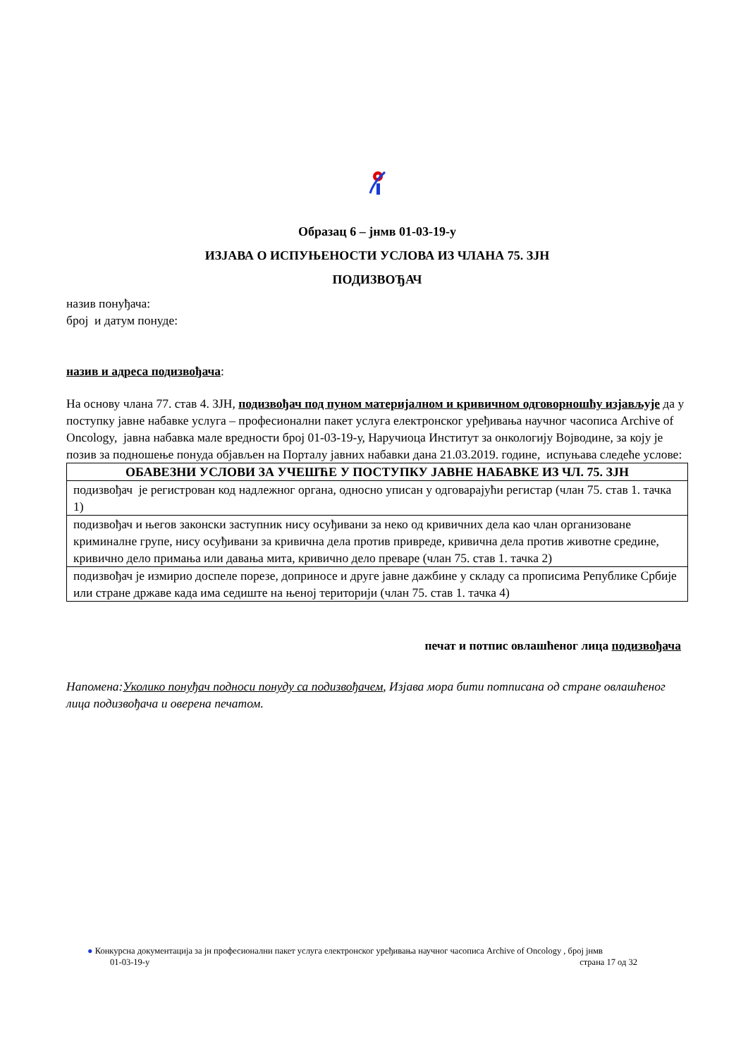Образац 6 – јнмв 01-03-19-у
ИЗЈАВА О ИСПУЊЕНОСТИ УСЛОВА ИЗ ЧЛАНА 75. ЗЈН
ПОДИЗВОЂАЧ
назив понуђача:
број и датум понуде:
назив и адреса подизвођача:
На основу члана 77. став 4. ЗЈН, подизвођач под пуном материјалном и кривичном одговорношћу изјављује да у поступку јавне набавке услуга – професионални пакет услуга електронског уређивања научног часописа Archive of Oncology, јавна набавка мале вредности број 01-03-19-у, Наручиоца Институт за онкологију Војводине, за коју је позив за подношење понуда објављен на Порталу јавних набавки дана 21.03.2019. године, испуњава следеће услове:
| ОБАВЕЗНИ УСЛОВИ ЗА УЧЕШЋЕ У ПОСТУПКУ ЈАВНЕ НАБАВКЕ ИЗ ЧЛ. 75. ЗЈН |
| --- |
| подизвођач је регистрован код надлежног органа, односно уписан у одговарајући регистар (члан 75. став 1. тачка 1) |
| подизвођач и његов законски заступник нису осуђивани за неко од кривичних дела као члан организоване криминалне групе, нису осуђивани за кривична дела против привреде, кривична дела против животне средине, кривично дело примања или давања мита, кривично дело преваре (члан 75. став 1. тачка 2) |
| подизвођач је измирио доспеле порезе, доприносе и друге јавне дажбине у складу са прописима Републике Србије или стране државе када има седиште на њеној територији (члан 75. став 1. тачка 4) |
печат и потпис овлашћеног лица подизвођача
Напомена:Уколико понуђач подноси понуду са подизвођачем, Изјава мора бити потписана од стране овлашћеног лица подизвођача и оверена печатом.
● Конкурсна документација за јн професионални пакет услуга електронског уређивања научног часописа Archive of Oncology , број јнмв
01-03-19-у страна 17 од 32